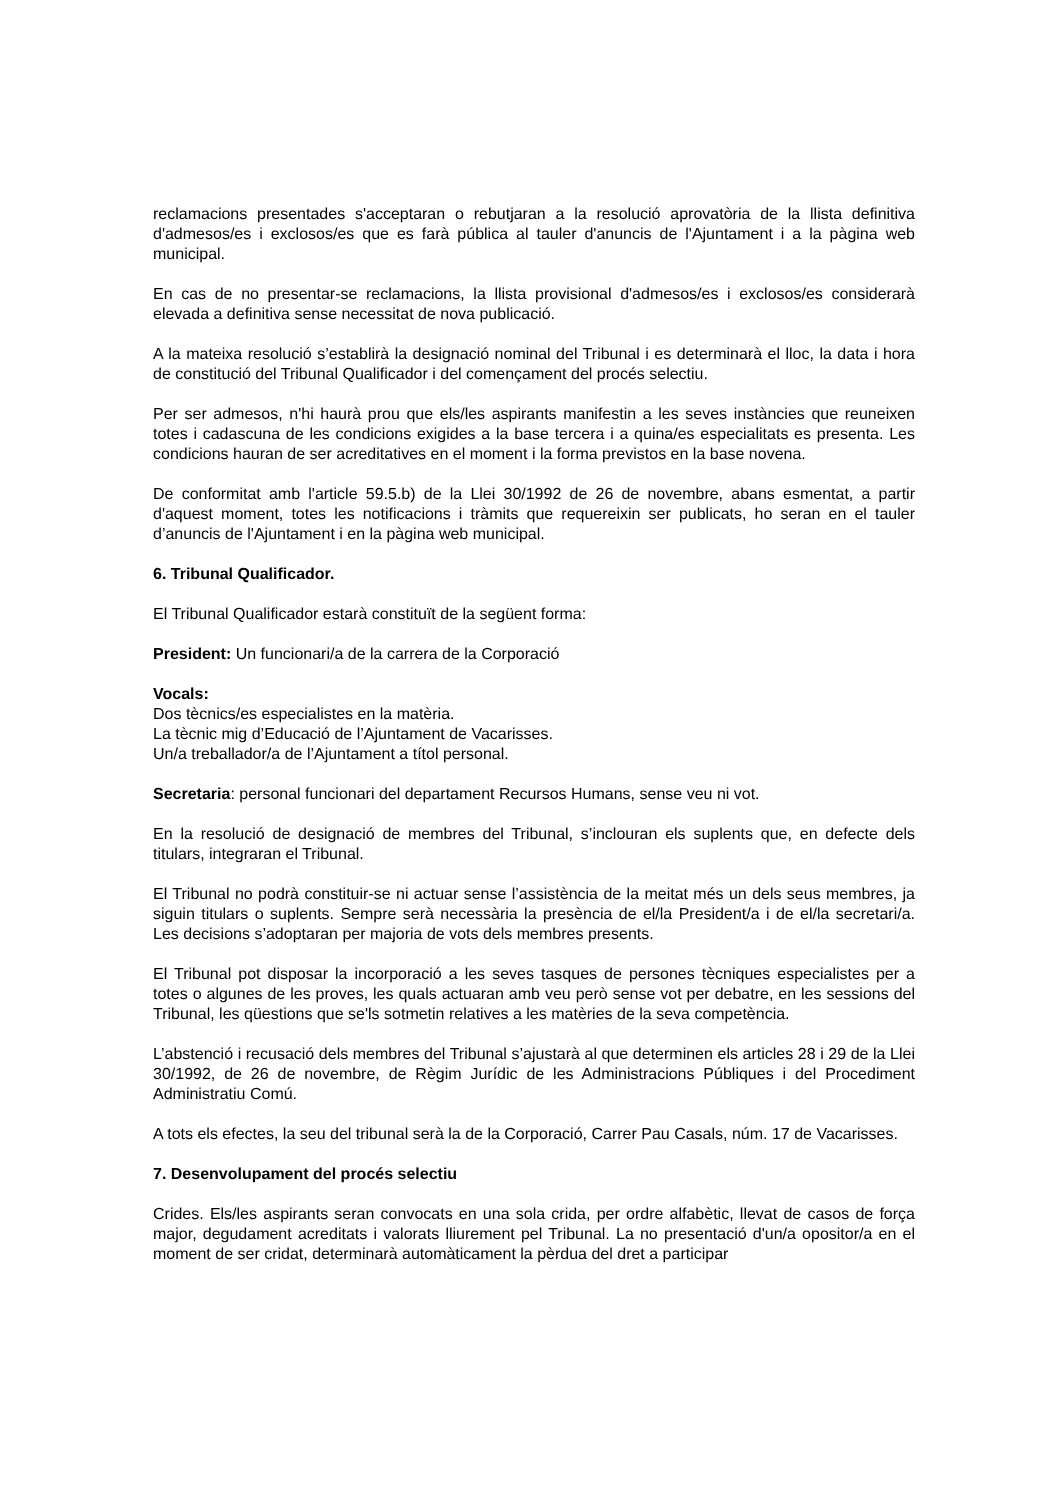reclamacions presentades s'acceptaran o rebutjaran a la resolució aprovatòria de la llista definitiva d'admesos/es i exclosos/es que es farà pública al tauler d'anuncis de l'Ajuntament i a la pàgina web municipal.
En cas de no presentar-se reclamacions, la llista provisional d'admesos/es i exclosos/es considerarà elevada a definitiva sense necessitat de nova publicació.
A la mateixa resolució s’establirà la designació nominal del Tribunal i es determinarà el lloc, la data i hora de constitució del Tribunal Qualificador i del començament del procés selectiu.
Per ser admesos, n'hi haurà prou que els/les aspirants manifestin a les seves instàncies que reuneixen totes i cadascuna de les condicions exigides a la base tercera i a quina/es especialitats es presenta. Les condicions hauran de ser acreditatives en el moment i la forma previstos en la base novena.
De conformitat amb l'article 59.5.b) de la Llei 30/1992 de 26 de novembre, abans esmentat, a partir d'aquest moment, totes les notificacions i tràmits que requereixin ser publicats, ho seran en el tauler d’anuncis de l'Ajuntament i en la pàgina web municipal.
6. Tribunal Qualificador.
El Tribunal Qualificador estarà constituït de la següent forma:
President: Un funcionari/a de la carrera de la Corporació
Vocals:
Dos tècnics/es especialistes en la matèria.
La tècnic mig d’Educació de l’Ajuntament de Vacarisses.
Un/a treballador/a de l’Ajuntament a títol personal.
Secretaria: personal funcionari del departament Recursos Humans, sense veu ni vot.
En la resolució de designació de membres del Tribunal, s’inclouran els suplents que, en defecte dels titulars, integraran el Tribunal.
El Tribunal no podrà constituir-se ni actuar sense l’assistència de la meitat més un dels seus membres, ja siguin titulars o suplents. Sempre serà necessària la presència de el/la President/a i de el/la secretari/a. Les decisions s’adoptaran per majoria de vots dels membres presents.
El Tribunal pot disposar la incorporació a les seves tasques de persones tècniques especialistes per a totes o algunes de les proves, les quals actuaran amb veu però sense vot per debatre, en les sessions del Tribunal, les qüestions que se'ls sotmetin relatives a les matèries de la seva competència.
L’abstenció i recusació dels membres del Tribunal s’ajustarà al que determinen els articles 28 i 29 de la Llei 30/1992, de 26 de novembre, de Règim Jurídic de les Administracions Públiques i del Procediment Administratiu Comú.
A tots els efectes, la seu del tribunal serà la de la Corporació, Carrer Pau Casals, núm. 17 de Vacarisses.
7. Desenvolupament del procés selectiu
Crides. Els/les aspirants seran convocats en una sola crida, per ordre alfabètic, llevat de casos de força major, degudament acreditats i valorats lliurement pel Tribunal. La no presentació d'un/a opositor/a en el moment de ser cridat, determinarà automàticament la pèrdua del dret a participar